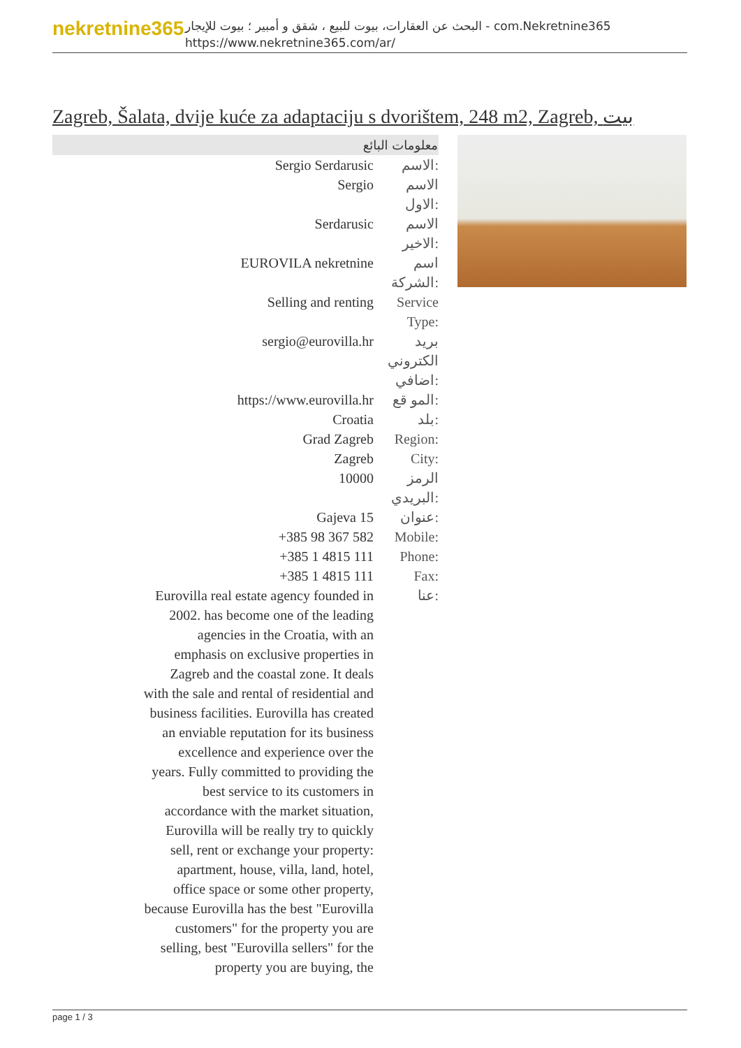nekretnine365
البحث عن العقارات، بيوت للبيع ، شقق و أمبير ؛ بيوت للإيجار - com.Nekretnine365
https://www.nekretnine365.com/ar/
Zagreb, Šalata, dvije kuće za adaptaciju s dvorištem, 248 m2, Zagreb, بيت
| معلومات البائع | |
| --- | --- |
| Sergio Serdarusic | الاسم: |
| Sergio | الاسم الاول: |
| Serdarusic | الاسم الاخير: |
| EUROVILA nekretnine | اسم الشركة: |
| Selling and renting | Service Type: |
| sergio@eurovilla.hr | بريد الكتروني اضافي: |
| https://www.eurovilla.hr | المو قع: |
| Croatia | بلد: |
| Grad Zagreb | Region: |
| Zagreb | City: |
| 10000 | الرمز البريدي: |
| Gajeva 15 | عنوان: |
| +385 98 367 582 | Mobile: |
| +385 1 4815 111 | Phone: |
| +385 1 4815 111 | Fax: |
| Eurovilla real estate agency founded in 2002. has become one of the leading agencies in the Croatia, with an emphasis on exclusive properties in Zagreb and the coastal zone. It deals with the sale and rental of residential and business facilities. Eurovilla has created an enviable reputation for its business excellence and experience over the years. Fully committed to providing the best service to its customers in accordance with the market situation, Eurovilla will be really try to quickly sell, rent or exchange your property: apartment, house, villa, land, hotel, office space or some other property, because Eurovilla has the best "Eurovilla customers" for the property you are selling, best "Eurovilla sellers" for the property you are buying, the | عنا: |
page 1 / 3